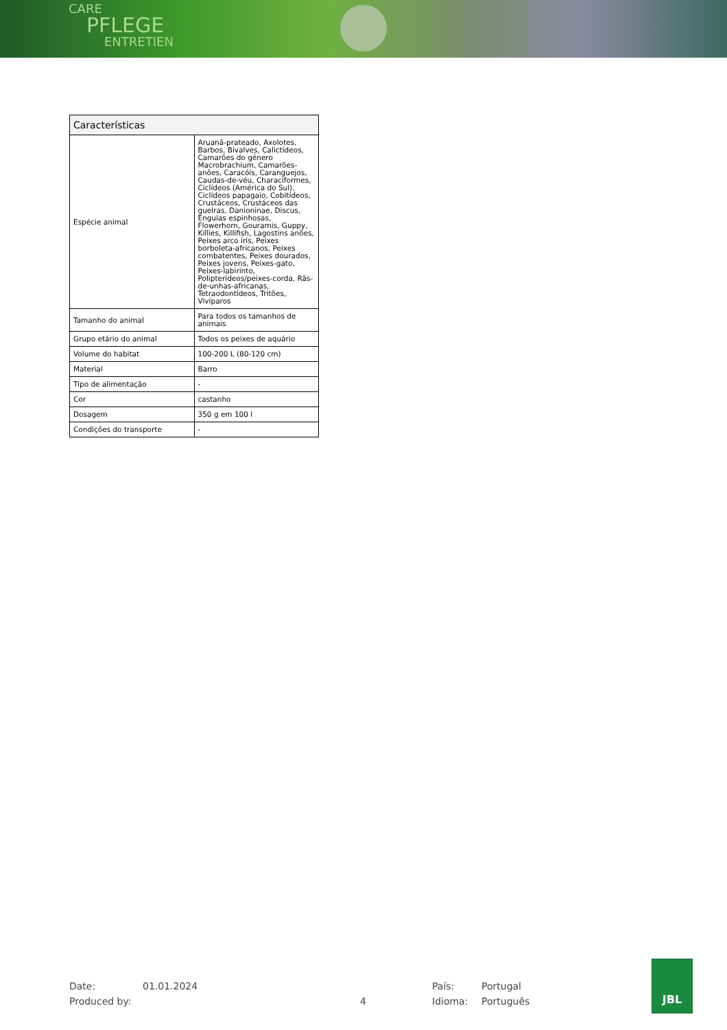CARE
PFLEGE
ENTRETIEN
| Características | |
| --- | --- |
| Espécie animal | Aruanã-prateado, Axolotes, Barbos, Bivalves, Calictídeos, Camarões do género Macrobrachium, Camarões-anões, Caracóis, Caranguejos, Caudas-de-véu, Characiformes, Ciclídeos (América do Sul), Ciclídeos papagaio, Cobitídeos, Crustáceos, Crustáceos das guelras, Danioninae, Discus, Enguias espinhosas, Flowerhorn, Gouramis, Guppy, Killies, Killifish, Lagostins anões, Peixes arco íris, Peixes borboleta-africanos, Peixes combatentes, Peixes dourados, Peixes jovens, Peixes-gato, Peixes-labirinto, Polipterídeos/peixes-corda, Rãs-de-unhas-africanas, Tetraodontídeos, Tritões, Vivíparos |
| Tamanho do animal | Para todos os tamanhos de animais |
| Grupo etário do animal | Todos os peixes de aquário |
| Volume do habitat | 100-200 L (80-120 cm) |
| Material | Barro |
| Tipo de alimentação | - |
| Cor | castanho |
| Dosagem | 350 g em 100 l |
| Condições do transporte | - |
Date: 01.01.2024 País: Portugal
Produced by: 4 Idioma: Português
JBL